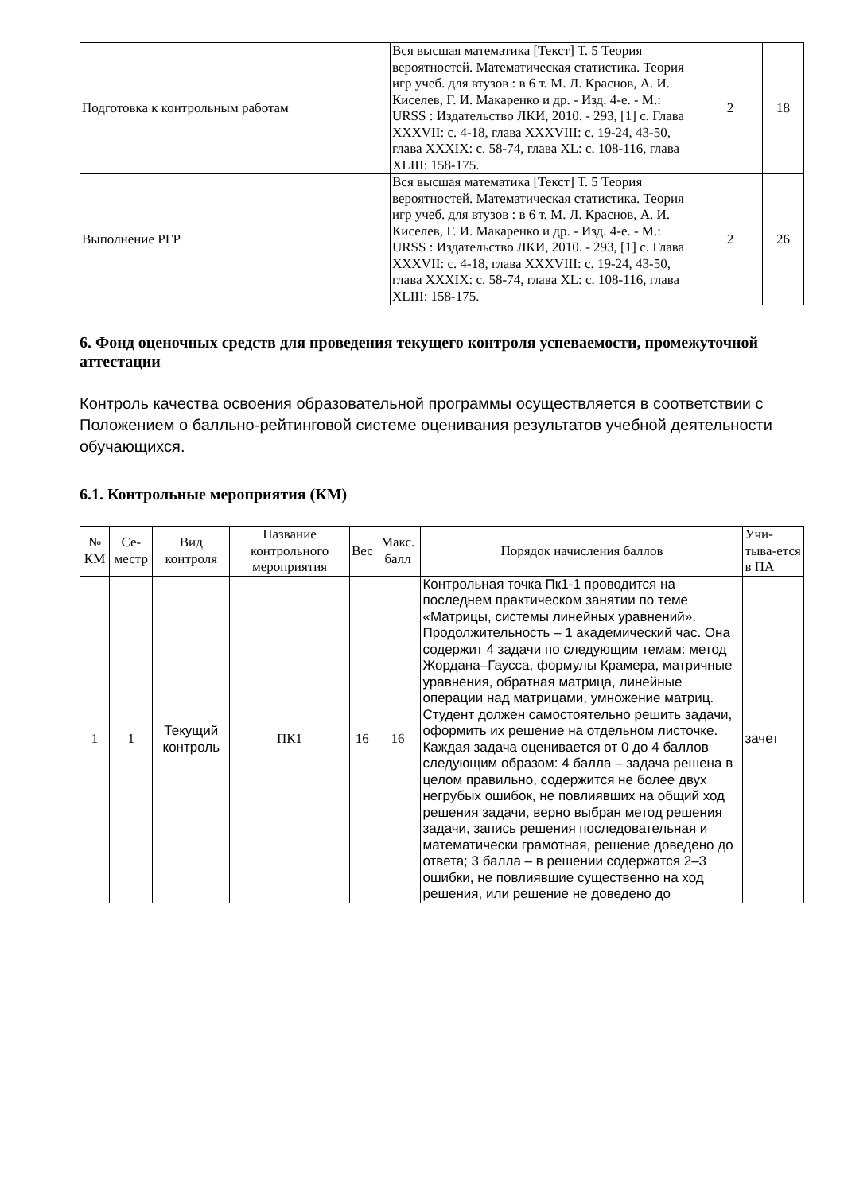| Подготовка к контрольным работам | Вся высшая математика [Текст] Т. 5 Теория вероятностей. Математическая статистика. Теория игр учеб. для втузов : в 6 т. М. Л. Краснов, А. И. Киселев, Г. И. Макаренко и др. - Изд. 4-е. - М.: URSS : Издательство ЛКИ, 2010. - 293, [1] с. Глава XXXVII: с. 4-18, глава XXXVIII: с. 19-24, 43-50, глава XXXIX: с. 58-74, глава XL: с. 108-116, глава XLIII: 158-175. | 2 | 18 |
| Выполнение РГР | Вся высшая математика [Текст] Т. 5 Теория вероятностей. Математическая статистика. Теория игр учеб. для втузов : в 6 т. М. Л. Краснов, А. И. Киселев, Г. И. Макаренко и др. - Изд. 4-е. - М.: URSS : Издательство ЛКИ, 2010. - 293, [1] с. Глава XXXVII: с. 4-18, глава XXXVIII: с. 19-24, 43-50, глава XXXIX: с. 58-74, глава XL: с. 108-116, глава XLIII: 158-175. | 2 | 26 |
6. Фонд оценочных средств для проведения текущего контроля успеваемости, промежуточной аттестации
Контроль качества освоения образовательной программы осуществляется в соответствии с Положением о балльно-рейтинговой системе оценивания результатов учебной деятельности обучающихся.
6.1. Контрольные мероприятия (КМ)
| № КМ | Се-местр | Вид контроля | Название контрольного мероприятия | Вес | Макс. балл | Порядок начисления баллов | Учи-тыва-ется в ПА |
| --- | --- | --- | --- | --- | --- | --- | --- |
| 1 | 1 | Текущий контроль | ПК1 | 16 | 16 | Контрольная точка Пк1-1 проводится на последнем практическом занятии по теме «Матрицы, системы линейных уравнений». Продолжительность – 1 академический час. Она содержит 4 задачи по следующим темам: метод Жордана–Гаусса, формулы Крамера, матричные уравнения, обратная матрица, линейные операции над матрицами, умножение матриц. Студент должен самостоятельно решить задачи, оформить их решение на отдельном листочке. Каждая задача оценивается от 0 до 4 баллов следующим образом: 4 балла – задача решена в целом правильно, содержится не более двух негрубых ошибок, не повлиявших на общий ход решения задачи, верно выбран метод решения задачи, запись решения последовательная и математически грамотная, решение доведено до ответа; 3 балла – в решении содержатся 2–3 ошибки, не повлиявшие существенно на ход решения, или решение не доведено до | зачет |